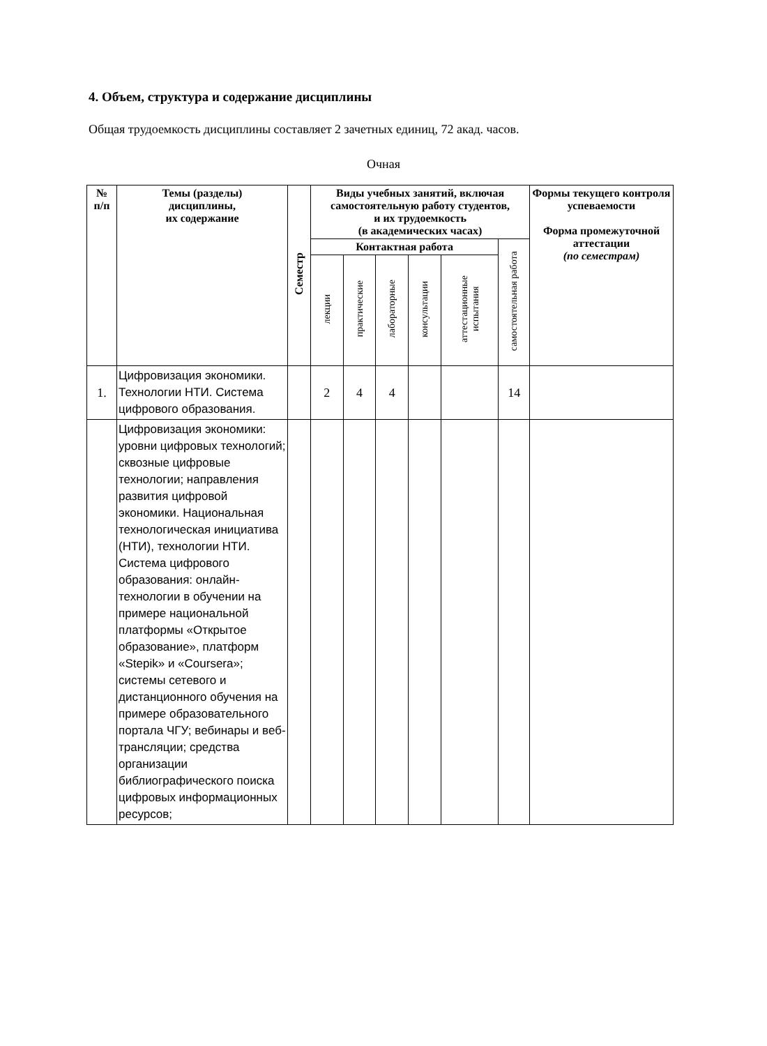4. Объем, структура и содержание дисциплины
Общая трудоемкость дисциплины составляет 2 зачетных единиц, 72 акад. часов.
Очная
| № п/п | Темы (разделы) дисциплины, их содержание | Семестр | Виды учебных занятий, включая самостоятельную работу студентов, и их трудоемкость (в академических часах) | | | | | | Формы текущего контроля успеваемости Форма промежуточной аттестации (по семестрам) |
| --- | --- | --- | --- | --- | --- | --- | --- | --- | --- |
| | | | Контактная работа | | | | | самостоятельная работа | |
| | | | лекции | практические | лабораторные | консультации | аттестационные испытания | | |
| 1. | Цифровизация экономики. Технологии НТИ. Система цифрового образования. | | 2 | 4 | 4 | | | 14 | |
| | Цифровизация экономики: уровни цифровых технологий; сквозные цифровые технологии; направления развития цифровой экономики. Национальная технологическая инициатива (НТИ), технологии НТИ. Система цифрового образования: онлайн-технологии в обучении на примере национальной платформы «Открытое образование», платформ «Stepik» и «Coursera»; системы сетевого и дистанционного обучения на примере образовательного портала ЧГУ; вебинары и веб-трансляции; средства организации библиографического поиска цифровых информационных ресурсов; | | | | | | | | |